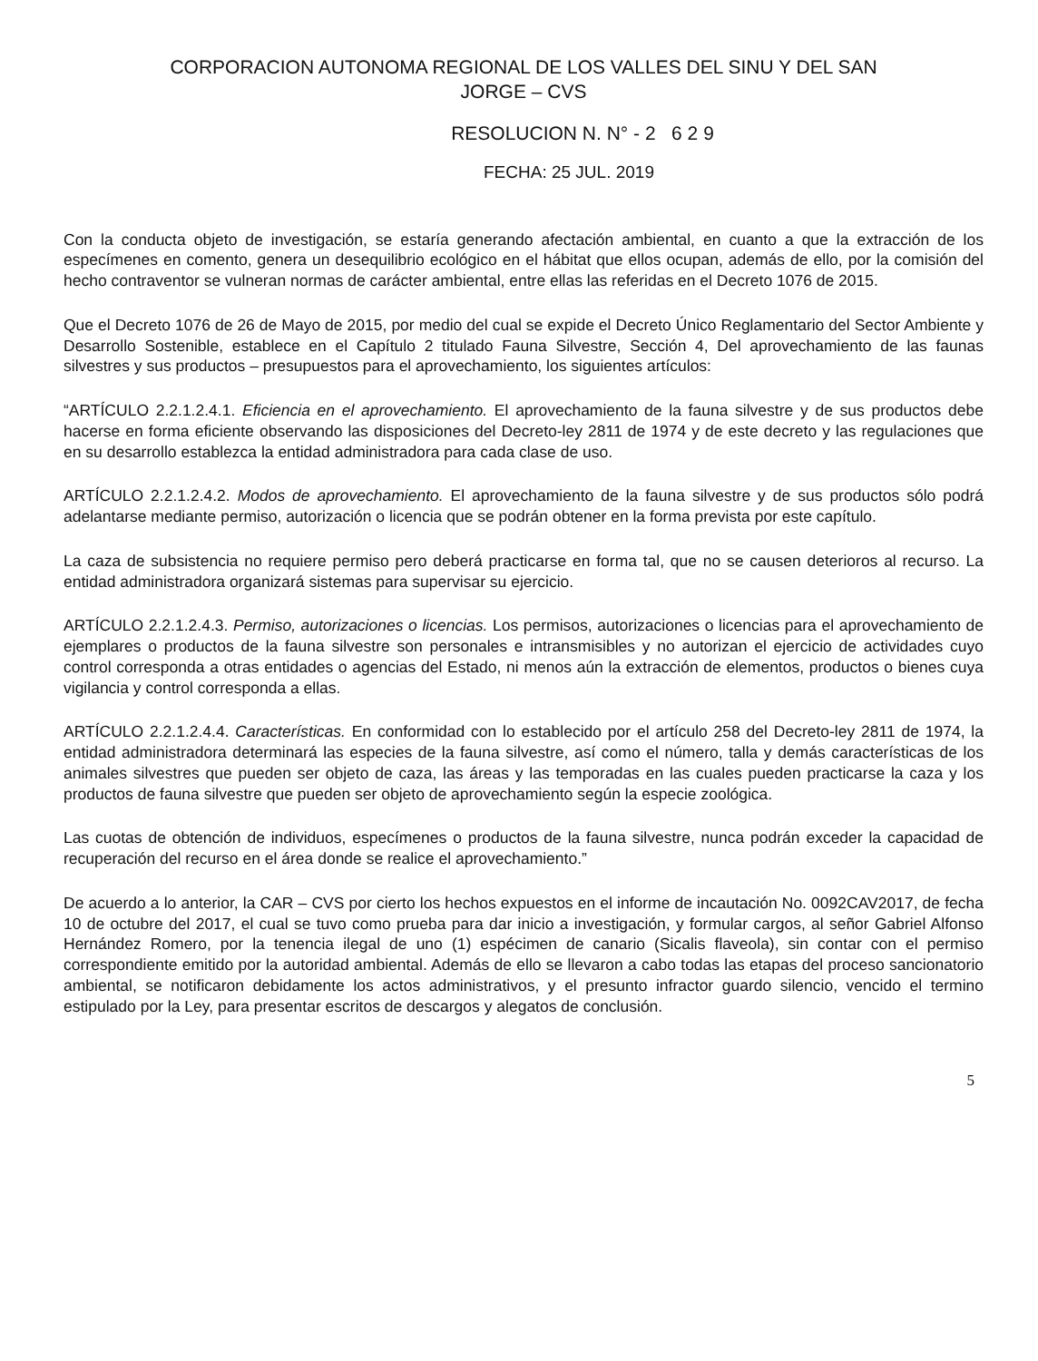CORPORACION AUTONOMA REGIONAL DE LOS VALLES DEL SINU Y DEL SAN
JORGE – CVS
RESOLUCION N. N° - 2 6 2 9
FECHA: 25 JUL. 2019
Con la conducta objeto de investigación, se estaría generando afectación ambiental, en cuanto a que la extracción de los especímenes en comento, genera un desequilibrio ecológico en el hábitat que ellos ocupan, además de ello, por la comisión del hecho contraventor se vulneran normas de carácter ambiental, entre ellas las referidas en el Decreto 1076 de 2015.
Que el Decreto 1076 de 26 de Mayo de 2015, por medio del cual se expide el Decreto Único Reglamentario del Sector Ambiente y Desarrollo Sostenible, establece en el Capítulo 2 titulado Fauna Silvestre, Sección 4, Del aprovechamiento de las faunas silvestres y sus productos – presupuestos para el aprovechamiento, los siguientes artículos:
“ARTÍCULO 2.2.1.2.4.1. Eficiencia en el aprovechamiento. El aprovechamiento de la fauna silvestre y de sus productos debe hacerse en forma eficiente observando las disposiciones del Decreto-ley 2811 de 1974 y de este decreto y las regulaciones que en su desarrollo establezca la entidad administradora para cada clase de uso.
ARTÍCULO 2.2.1.2.4.2. Modos de aprovechamiento. El aprovechamiento de la fauna silvestre y de sus productos sólo podrá adelantarse mediante permiso, autorización o licencia que se podrán obtener en la forma prevista por este capítulo.
La caza de subsistencia no requiere permiso pero deberá practicarse en forma tal, que no se causen deterioros al recurso. La entidad administradora organizará sistemas para supervisar su ejercicio.
ARTÍCULO 2.2.1.2.4.3. Permiso, autorizaciones o licencias. Los permisos, autorizaciones o licencias para el aprovechamiento de ejemplares o productos de la fauna silvestre son personales e intransmisibles y no autorizan el ejercicio de actividades cuyo control corresponda a otras entidades o agencias del Estado, ni menos aún la extracción de elementos, productos o bienes cuya vigilancia y control corresponda a ellas.
ARTÍCULO 2.2.1.2.4.4. Características. En conformidad con lo establecido por el artículo 258 del Decreto-ley 2811 de 1974, la entidad administradora determinará las especies de la fauna silvestre, así como el número, talla y demás características de los animales silvestres que pueden ser objeto de caza, las áreas y las temporadas en las cuales pueden practicarse la caza y los productos de fauna silvestre que pueden ser objeto de aprovechamiento según la especie zoológica.
Las cuotas de obtención de individuos, especímenes o productos de la fauna silvestre, nunca podrán exceder la capacidad de recuperación del recurso en el área donde se realice el aprovechamiento.”
De acuerdo a lo anterior, la CAR – CVS por cierto los hechos expuestos en el informe de incautación No. 0092CAV2017, de fecha 10 de octubre del 2017, el cual se tuvo como prueba para dar inicio a investigación, y formular cargos, al señor Gabriel Alfonso Hernández Romero, por la tenencia ilegal de uno (1) espécimen de canario (Sicalis flaveola), sin contar con el permiso correspondiente emitido por la autoridad ambiental. Además de ello se llevaron a cabo todas las etapas del proceso sancionatorio ambiental, se notificaron debidamente los actos administrativos, y el presunto infractor guardo silencio, vencido el termino estipulado por la Ley, para presentar escritos de descargos y alegatos de conclusión.
5